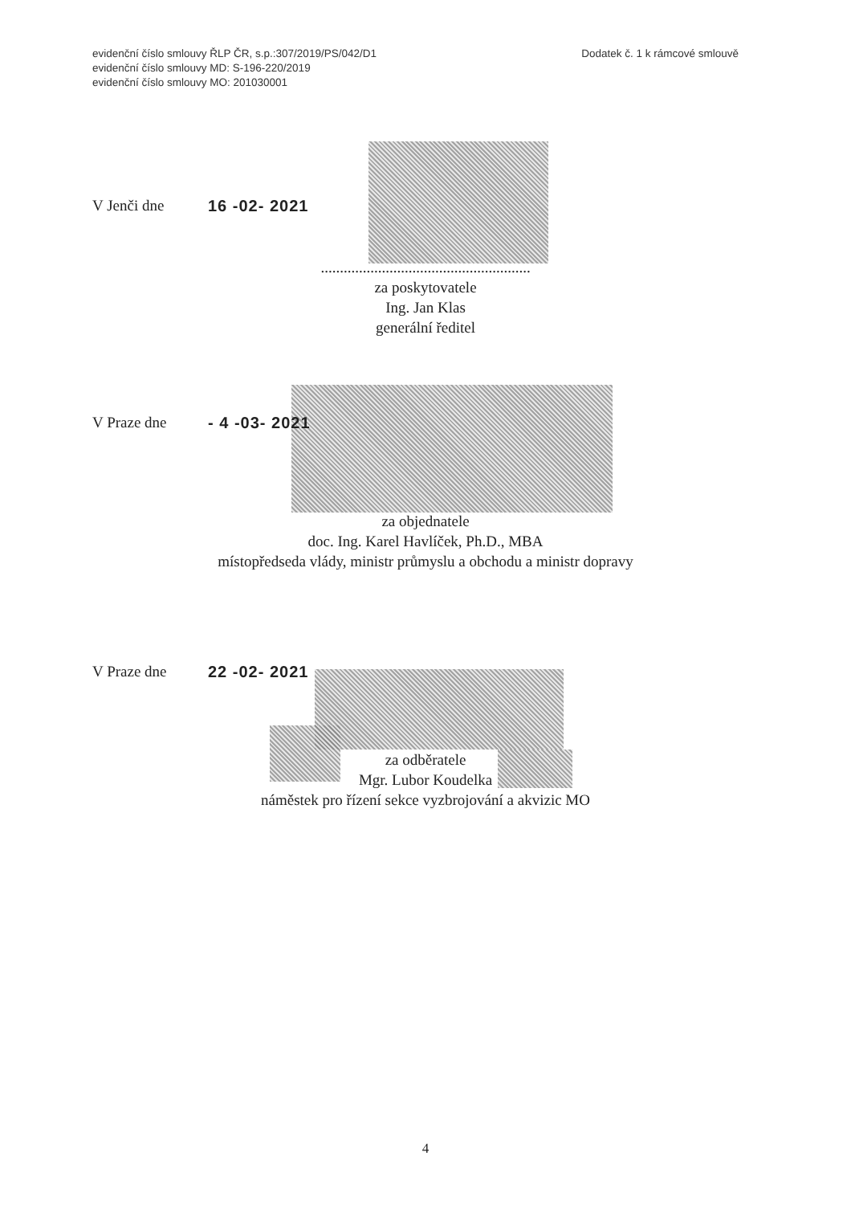evidenční číslo smlouvy ŘLP ČR, s.p.:307/2019/PS/042/D1
evidenční číslo smlouvy MD: S-196-220/2019
evidenční číslo smlouvy MO: 201030001
Dodatek č. 1 k rámcové smlouvě
V Jenči dne 16 -02- 2021
.......................................................
za poskytovatele
Ing. Jan Klas
generální ředitel
V Praze dne - 4 -03- 2021
za objednatele
doc. Ing. Karel Havlíček, Ph.D., MBA
místopředseda vlády, ministr průmyslu a obchodu a ministr dopravy
V Praze dne 22 -02- 2021
za odběratele
Mgr. Lubor Koudelka
náměstek pro řízení sekce vyzbrojování a akvizic MO
4